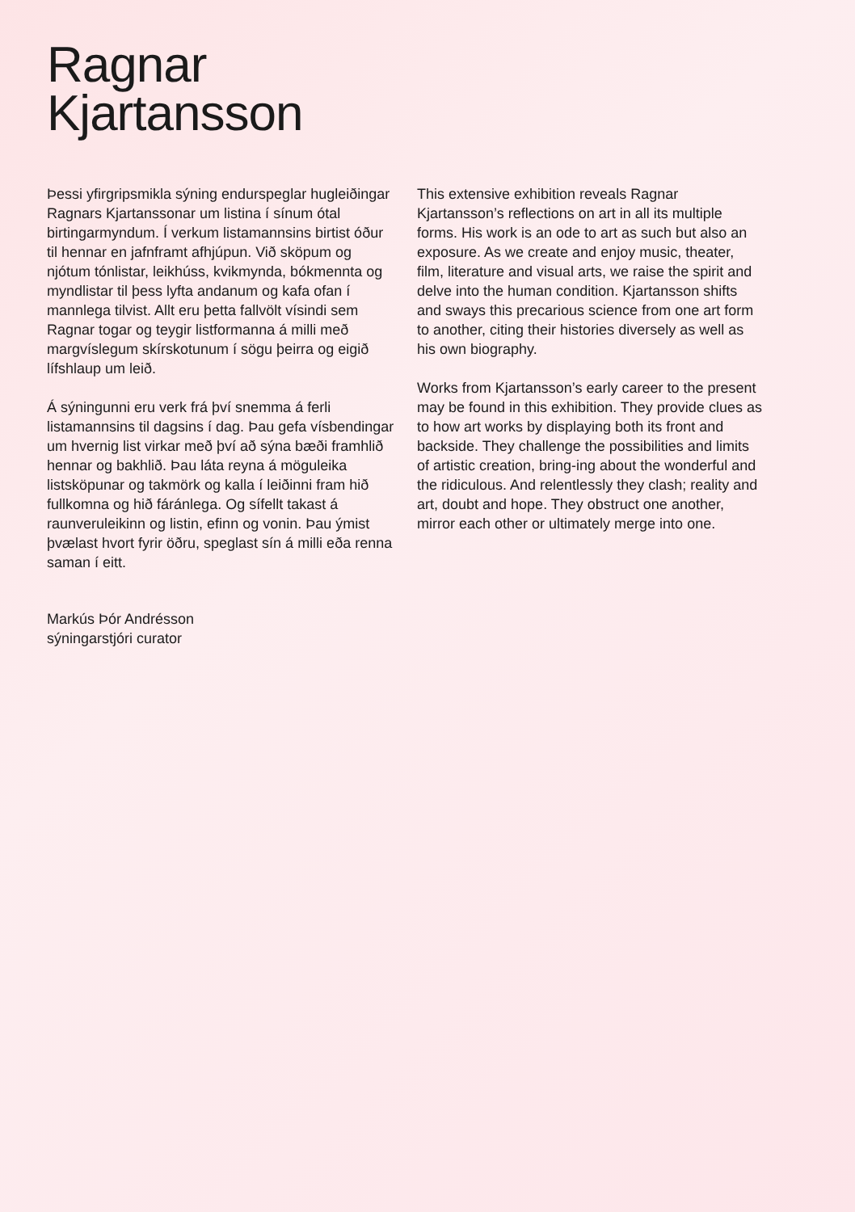Ragnar
Kjartansson
Þessi yfirgripsmikla sýning endurspeglar hugleiðingar Ragnars Kjartanssonar um listina í sínum ótal birtingarmyndum. Í verkum listamannsins birtist óður til hennar en jafnframt afhjúpun. Við sköpum og njótum tónlistar, leikhúss, kvikmynda, bókmennta og myndlistar til þess lyfta andanum og kafa ofan í mannlega tilvist. Allt eru þetta fallvölt vísindi sem Ragnar togar og teygir listformanna á milli með margvíslegum skírskotunum í sögu þeirra og eigið lífshlaup um leið.
Á sýningunni eru verk frá því snemma á ferli listamannsins til dagsins í dag. Þau gefa vísbendingar um hvernig list virkar með því að sýna bæði framhlið hennar og bakhlið. Þau láta reyna á möguleika listsköpunar og takmörk og kalla í leiðinni fram hið fullkomna og hið fáránlega. Og sífellt takast á raunveruleikinn og listin, efinn og vonin. Þau ýmist þvælast hvort fyrir öðru, speglast sín á milli eða renna saman í eitt.
Markús Þór Andrésson
sýningarstjóri curator
This extensive exhibition reveals Ragnar Kjartansson’s reflections on art in all its multiple forms. His work is an ode to art as such but also an exposure. As we create and enjoy music, theater, film, literature and visual arts, we raise the spirit and delve into the human condition. Kjartansson shifts and sways this precarious science from one art form to another, citing their histories diversely as well as his own biography.
Works from Kjartansson’s early career to the present may be found in this exhibition. They provide clues as to how art works by displaying both its front and backside. They challenge the possibilities and limits of artistic creation, bring-ing about the wonderful and the ridiculous. And relentlessly they clash; reality and art, doubt and hope. They obstruct one another, mirror each other or ultimately merge into one.